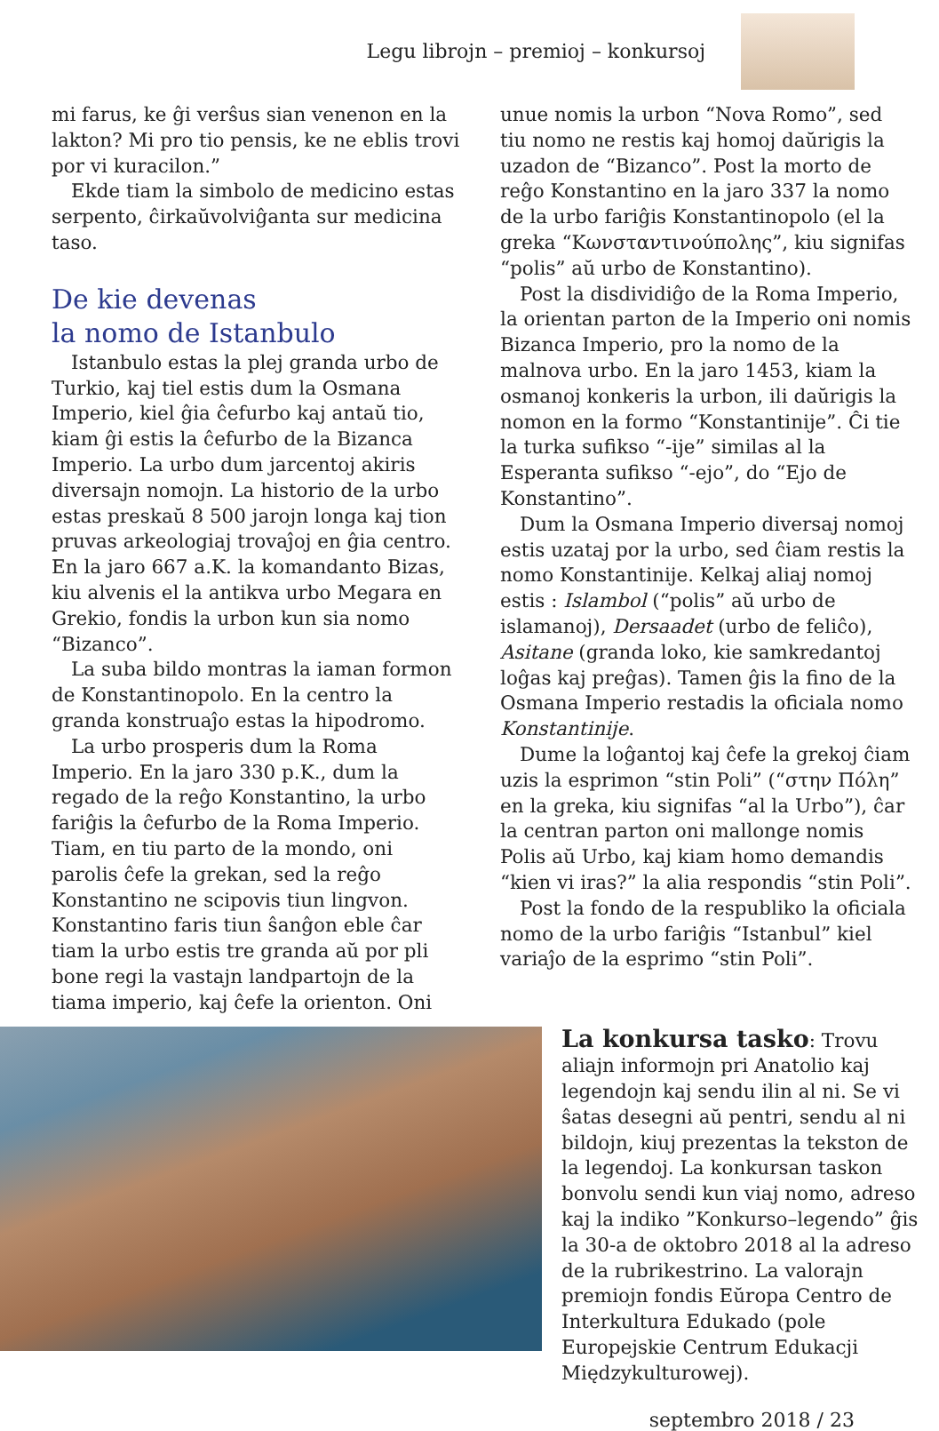Legu librojn – premioj – konkursoj
mi farus, ke ĝi verŝus sian venenon en la lakton? Mi pro tio pensis, ke ne eblis trovi por vi kuracilon.”
Ekde tiam la simbolo de medicino estas serpento, ĉirkaŭvolviĝanta sur medicina taso.
De kie devenas
la nomo de Istanbulo
Istanbulo estas la plej granda urbo de Turkio, kaj tiel estis dum la Osmana Imperio, kiel ĝia ĉefurbo kaj antaŭ tio, kiam ĝi estis la ĉefurbo de la Bizanca Imperio. La urbo dum jarcentoj akiris diversajn nomojn. La historio de la urbo estas preskaŭ 8 500 jarojn longa kaj tion pruvas arkeologiaj trovaĵoj en ĝia centro. En la jaro 667 a.K. la komandanto Bizas, kiu alvenis el la antikva urbo Megara en Grekio, fondis la urbon kun sia nomo “Bizanco”.
La suba bildo montras la iaman formon de Konstantinopolo. En la centro la granda konstruaĵo estas la hipodromo.
La urbo prosperis dum la Roma Imperio. En la jaro 330 p.K., dum la regado de la reĝo Konstantino, la urbo fariĝis la ĉefurbo de la Roma Imperio. Tiam, en tiu parto de la mondo, oni parolis ĉefe la grekan, sed la reĝo Konstantino ne scipovis tiun lingvon. Konstantino faris tiun ŝanĝon eble ĉar tiam la urbo estis tre granda aŭ por pli bone regi la vastajn landpartojn de la tiama imperio, kaj ĉefe la orienton. Oni
unue nomis la urbon “Nova Romo”, sed tiu nomo ne restis kaj homoj daŭrigis la uzadon de “Bizanco”. Post la morto de reĝo Konstantino en la jaro 337 la nomo de la urbo fariĝis Konstantinopolo (el la greka “Κωνσταντινούπολης”, kiu signifas “polis” aŭ urbo de Konstantino).
Post la disdividiĝo de la Roma Imperio, la orientan parton de la Imperio oni nomis Bizanca Imperio, pro la nomo de la malnova urbo. En la jaro 1453, kiam la osmanoj konkeris la urbon, ili daŭrigis la nomon en la formo “Konstantinije”. Ĉi tie la turka sufikso “-ije” similas al la Esperanta sufikso “-ejo”, do “Ejo de Konstantino”.
Dum la Osmana Imperio diversaj nomoj estis uzataj por la urbo, sed ĉiam restis la nomo Konstantinije. Kelkaj aliaj nomoj estis : Islambol (“polis” aŭ urbo de islamanoj), Dersaadet (urbo de feliĉo), Asitane (granda loko, kie samkredantoj loĝas kaj preĝas). Tamen ĝis la fino de la Osmana Imperio restadis la oficiala nomo Konstantinije.
Dume la loĝantoj kaj ĉefe la grekoj ĉiam uzis la esprimon “stin Poli” (“στην Πόλη” en la greka, kiu signifas “al la Urbo”), ĉar la centran parton oni mallonge nomis Polis aŭ Urbo, kaj kiam homo demandis “kien vi iras?” la alia respondis “stin Poli”.
Post la fondo de la respubliko la oficiala nomo de la urbo fariĝis “Istanbul” kiel variaĵo de la esprimo “stin Poli”.
La konkursa tasko: Trovu aliajn informojn pri Anatolio kaj legendojn kaj sendu ilin al ni. Se vi ŝatas desegni aŭ pentri, sendu al ni bildojn, kiuj prezentas la tekston de la legendoj. La konkursan taskon bonvolu sendi kun viaj nomo, adreso kaj la indiko ”Konkurso–legendo” ĝis la 30-a de oktobro 2018 al la adreso de la rubrikestrino. La valorajn premiojn fondis Eŭropa Centro de Interkultura Edukado (pole Europejskie Centrum Edukacji Międzykulturowej).
septembro 2018 / 23